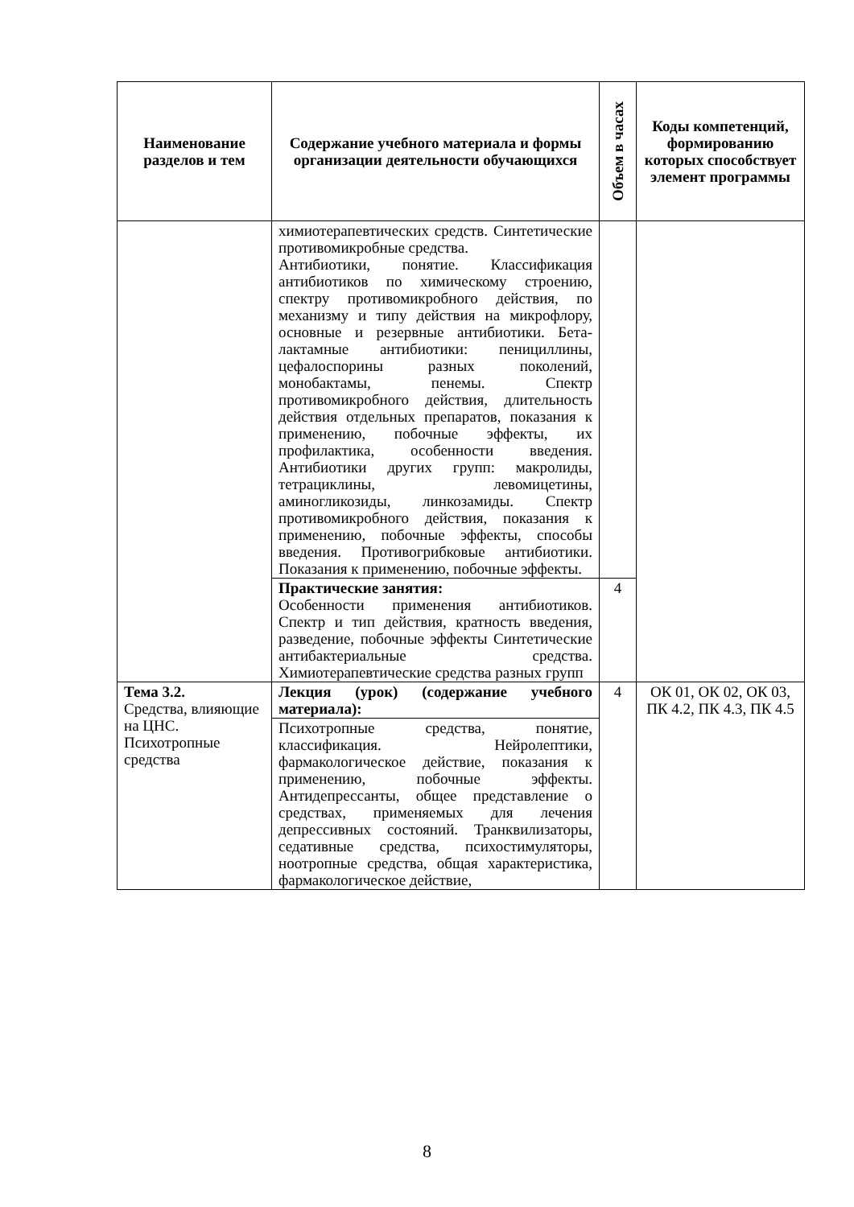| Наименование разделов и тем | Содержание учебного материала и формы организации деятельности обучающихся | Объем в часах | Коды компетенций, формированию которых способствует элемент программы |
| --- | --- | --- | --- |
| | химиотерапевтических средств. Синтетические противомикробные средства. Антибиотики, понятие. Классификация антибиотиков по химическому строению, спектру противомикробного действия, по механизму и типу действия на микрофлору, основные и резервные антибиотики. Бета-лактамные антибиотики: пенициллины, цефалоспорины разных поколений, монобактамы, пенемы. Спектр противомикробного действия, длительность действия отдельных препаратов, показания к применению, побочные эффекты, их профилактика, особенности введения. Антибиотики других групп: макролиды, тетрациклины, левомицетины, аминогликозиды, линкозамиды. Спектр противомикробного действия, показания к применению, побочные эффекты, способы введения. Противогрибковые антибиотики. Показания к применению, побочные эффекты. | | |
| | Практические занятия: Особенности применения антибиотиков. Спектр и тип действия, кратность введения, разведение, побочные эффекты Синтетические антибактериальные средства. Химиотерапевтические средства разных групп | 4 | |
| Тема 3.2. Средства, влияющие на ЦНС. Психотропные средства | Лекция (урок) (содержание учебного материала): | 4 | ОК 01, ОК 02, ОК 03, ПК 4.2, ПК 4.3, ПК 4.5 |
| | Психотропные средства, понятие, классификация. Нейролептики, фармакологическое действие, показания к применению, побочные эффекты. Антидепрессанты, общее представление о средствах, применяемых для лечения депрессивных состояний. Транквилизаторы, седативные средства, психостимуляторы, ноотропные средства, общая характеристика, фармакологическое действие, | | |
8